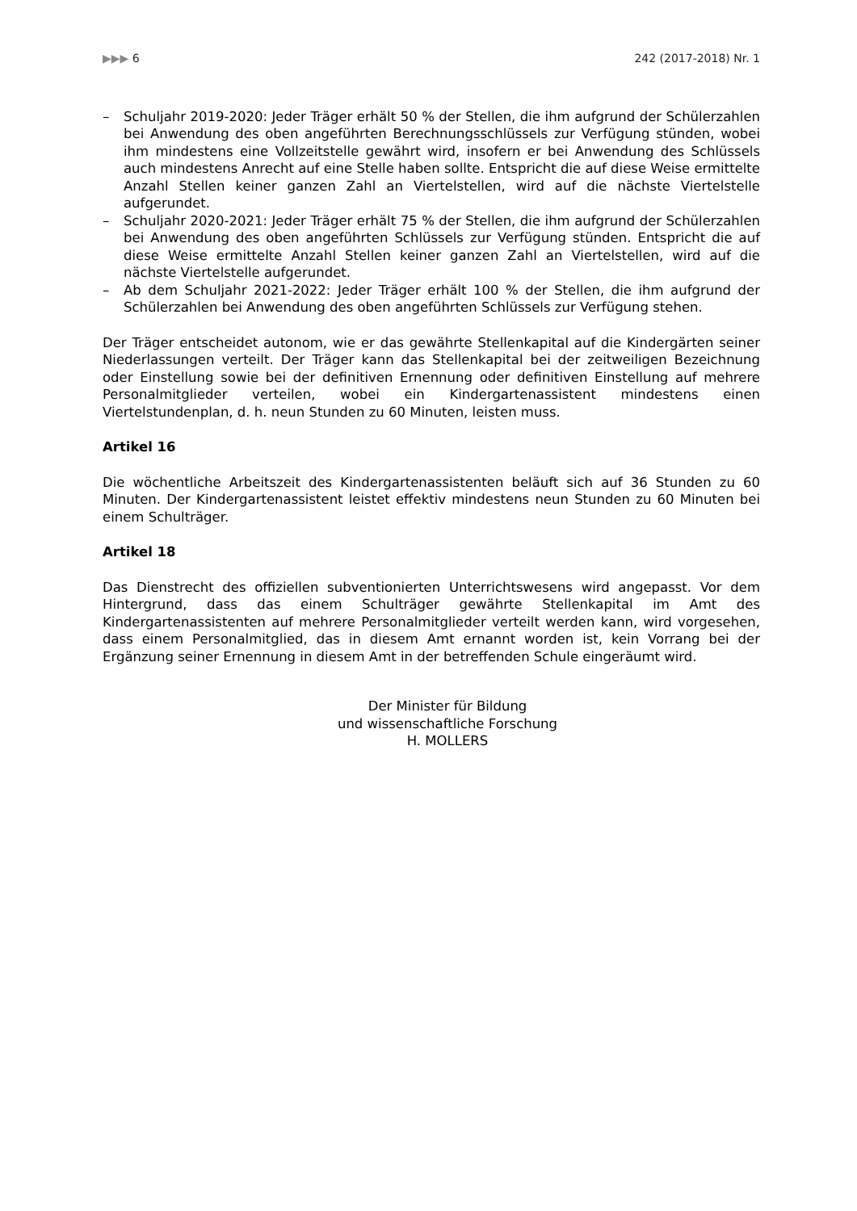▶▶▶ 6 242 (2017-2018) Nr. 1
– Schuljahr 2019-2020: Jeder Träger erhält 50 % der Stellen, die ihm aufgrund der Schülerzahlen bei Anwendung des oben angeführten Berechnungsschlüssels zur Verfügung stünden, wobei ihm mindestens eine Vollzeitstelle gewährt wird, insofern er bei Anwendung des Schlüssels auch mindestens Anrecht auf eine Stelle haben sollte. Entspricht die auf diese Weise ermittelte Anzahl Stellen keiner ganzen Zahl an Viertelstellen, wird auf die nächste Viertelstelle aufgerundet.
– Schuljahr 2020-2021: Jeder Träger erhält 75 % der Stellen, die ihm aufgrund der Schülerzahlen bei Anwendung des oben angeführten Schlüssels zur Verfügung stünden. Entspricht die auf diese Weise ermittelte Anzahl Stellen keiner ganzen Zahl an Viertelstellen, wird auf die nächste Viertelstelle aufgerundet.
– Ab dem Schuljahr 2021-2022: Jeder Träger erhält 100 % der Stellen, die ihm aufgrund der Schülerzahlen bei Anwendung des oben angeführten Schlüssels zur Verfügung stehen.
Der Träger entscheidet autonom, wie er das gewährte Stellenkapital auf die Kindergärten seiner Niederlassungen verteilt. Der Träger kann das Stellenkapital bei der zeitweiligen Bezeichnung oder Einstellung sowie bei der definitiven Ernennung oder definitiven Einstellung auf mehrere Personalmitglieder verteilen, wobei ein Kindergartenassistent mindestens einen Viertelstundenplan, d. h. neun Stunden zu 60 Minuten, leisten muss.
Artikel 16
Die wöchentliche Arbeitszeit des Kindergartenassistenten beläuft sich auf 36 Stunden zu 60 Minuten. Der Kindergartenassistent leistet effektiv mindestens neun Stunden zu 60 Minuten bei einem Schulträger.
Artikel 18
Das Dienstrecht des offiziellen subventionierten Unterrichtswesens wird angepasst. Vor dem Hintergrund, dass das einem Schulträger gewährte Stellenkapital im Amt des Kindergartenassistenten auf mehrere Personalmitglieder verteilt werden kann, wird vorgesehen, dass einem Personalmitglied, das in diesem Amt ernannt worden ist, kein Vorrang bei der Ergänzung seiner Ernennung in diesem Amt in der betreffenden Schule eingeräumt wird.
Der Minister für Bildung
und wissenschaftliche Forschung
H. MOLLERS